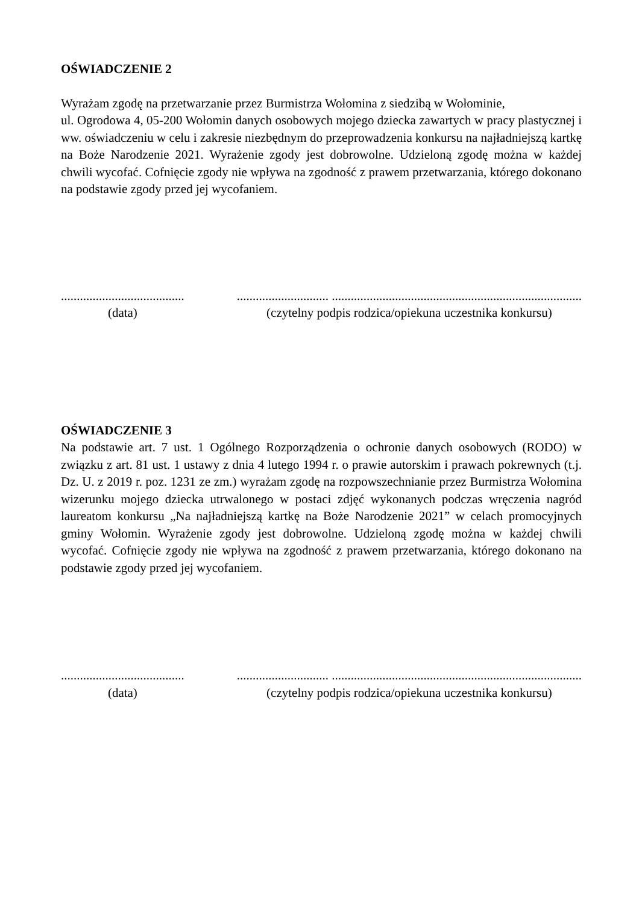OŚWIADCZENIE 2
Wyrażam zgodę na przetwarzanie przez Burmistrza Wołomina z siedzibą w Wołominie,
ul. Ogrodowa 4, 05-200 Wołomin danych osobowych mojego dziecka zawartych w pracy plastycznej i ww. oświadczeniu w celu i zakresie niezbędnym do przeprowadzenia konkursu na najładniejszą kartkę na Boże Narodzenie 2021. Wyrażenie zgody jest dobrowolne. Udzieloną zgodę można w każdej chwili wycofać. Cofnięcie zgody nie wpływa na zgodność z prawem przetwarzania, którego dokonano na podstawie zgody przed jej wycofaniem.
.......................................
(data)
............................. ...............................................................................
(czytelny podpis rodzica/opiekuna uczestnika konkursu)
OŚWIADCZENIE 3
Na podstawie art. 7 ust. 1 Ogólnego Rozporządzenia o ochronie danych osobowych (RODO) w związku z art. 81 ust. 1 ustawy z dnia 4 lutego 1994 r. o prawie autorskim i prawach pokrewnych (t.j. Dz. U. z 2019 r. poz. 1231 ze zm.) wyrażam zgodę na rozpowszechnianie przez Burmistrza Wołomina wizerunku mojego dziecka utrwalonego w postaci zdjęć wykonanych podczas wręczenia nagród laureatom konkursu „Na najładniejszą kartkę na Boże Narodzenie 2021” w celach promocyjnych gminy Wołomin. Wyrażenie zgody jest dobrowolne. Udzieloną zgodę można w każdej chwili wycofać. Cofnięcie zgody nie wpływa na zgodność z prawem przetwarzania, którego dokonano na podstawie zgody przed jej wycofaniem.
.......................................
(data)
............................. ...............................................................................
(czytelny podpis rodzica/opiekuna uczestnika konkursu)